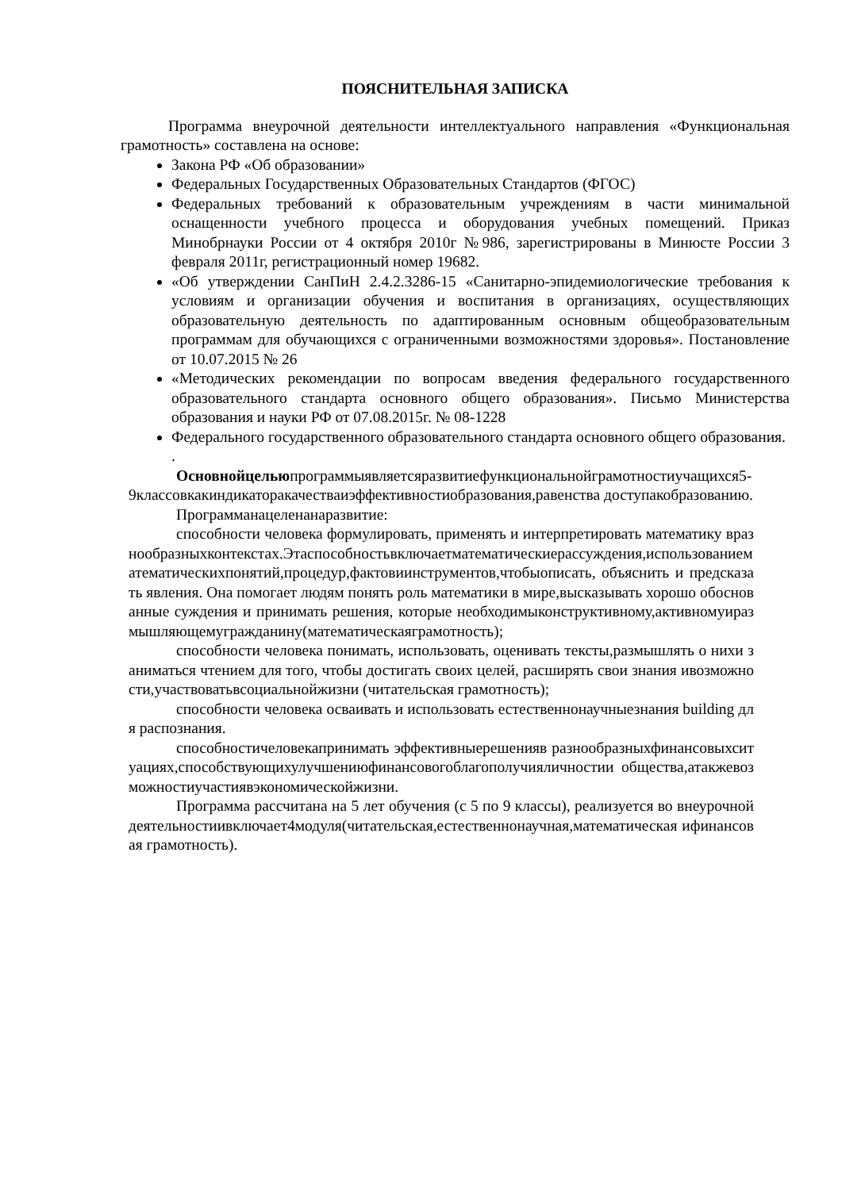ПОЯСНИТЕЛЬНАЯ ЗАПИСКА
Программа внеурочной деятельности интеллектуального направления «Функциональная грамотность» составлена на основе:
Закона РФ «Об образовании»
Федеральных Государственных Образовательных Стандартов (ФГОС)
Федеральных требований к образовательным учреждениям в части минимальной оснащенности учебного процесса и оборудования учебных помещений. Приказ Минобрнауки России от 4 октября 2010г №986, зарегистрированы в Минюсте России 3 февраля 2011г, регистрационный номер 19682.
«Об утверждении СанПиН 2.4.2.3286-15 «Санитарно-эпидемиологические требования к условиям и организации обучения и воспитания в организациях, осуществляющих образовательную деятельность по адаптированным основным общеобразовательным программам для обучающихся с ограниченными возможностями здоровья». Постановление от 10.07.2015 № 26
«Методических рекомендации по вопросам введения федерального государственного образовательного стандарта основного общего образования». Письмо Министерства образования и науки РФ от 07.08.2015г. № 08-1228
Федерального государственного образовательного стандарта основного общего образования.
.
Основнойцельюпрограммыявляетсяразвитиефункциональнойграмотностиучащихся5-9классовкакиндикаторакачестваиэффективностиобразования,равенства доступакобразованию.
Программанацеленанаразвитие:
способности человека формулировать, применять и интерпретировать математику вразнообразныхконтекстах.Этаспособностьвключаетматематическиерассуждения,использованиематематическихпонятий,процедур,фактовиинструментов,чтобыописать, объяснить и предсказать явления. Она помогает людям понять роль математики в мире,высказывать хорошо обоснованные суждения и принимать решения, которые необходимыконструктивному,активномуиразмышляющемугражданину(математическаяграмотность);
способности человека понимать, использовать, оценивать тексты,размышлять о нихи заниматься чтением для того, чтобы достигать своих целей, расширять свои знания ивозможности,участвоватьвсоциальнойжизни (читательская грамотность);
способности человека осваивать и использовать естественнонаучныезнания building для распознания.
способностичеловекапринимать эффективныерешенияв разнообразныхфинансовыхситуациях,способствующихулучшениюфинансовогоблагополучияличностии общества,атакжевозможностиучастиявэкономическойжизни.
Программа рассчитана на 5 лет обучения (с 5 по 9 классы), реализуется во внеурочнойдеятельностиивключает4модуля(читательская,естественнонаучная,математическая ифинансовая грамотность).